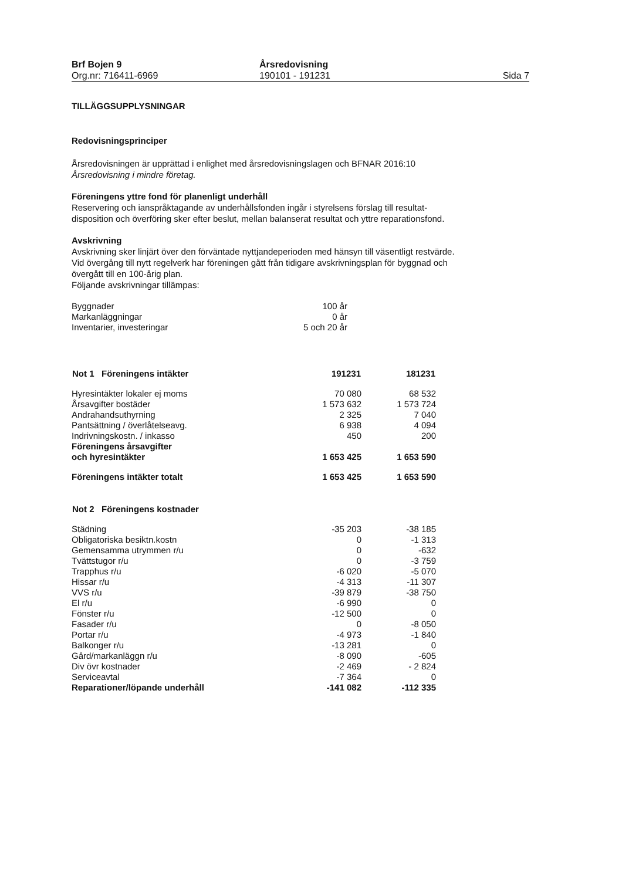Brf Bojen 9
Org.nr: 716411-6969
Årsredovisning
190101 - 191231
Sida 7
TILLÄGGSUPPLYSNINGAR
Redovisningsprinciper
Årsredovisningen är upprättad i enlighet med årsredovisningslagen och BFNAR 2016:10
Årsredovisning i mindre företag.
Föreningens yttre fond för planenligt underhåll
Reservering och ianspråktagande av underhållsfonden ingår i styrelsens förslag till resultat-
disposition och överföring sker efter beslut, mellan balanserat resultat och yttre reparationsfond.
Avskrivning
Avskrivning sker linjärt över den förväntade nyttjandeperioden med hänsyn till väsentligt restvärde.
Vid övergång till nytt regelverk har föreningen gått från tidigare avskrivningsplan för byggnad och
övergått till en 100-årig plan.
Följande avskrivningar tillämpas:
| Byggnader | 100 år |
| Markanläggningar | 0 år |
| Inventarier, investeringar | 5 och 20 år |
| Not 1 Föreningens intäkter | 191231 | 181231 |
| --- | --- | --- |
| Hyresintäkter lokaler ej moms | 70 080 | 68 532 |
| Årsavgifter bostäder | 1 573 632 | 1 573 724 |
| Andrahandsuthyrning | 2 325 | 7 040 |
| Pantsättning / överlåtelseavg. | 6 938 | 4 094 |
| Indrivningskostn. / inkasso | 450 | 200 |
| Föreningens årsavgifter och hyresintäkter | 1 653 425 | 1 653 590 |
| Föreningens intäkter totalt | 1 653 425 | 1 653 590 |
| Not 2 Föreningens kostnader | | |
| Städning | -35 203 | -38 185 |
| Obligatoriska besiktn.kostn | 0 | -1 313 |
| Gemensamma utrymmen r/u | 0 | -632 |
| Tvättstugor r/u | 0 | -3 759 |
| Trapphus r/u | -6 020 | -5 070 |
| Hissar r/u | -4 313 | -11 307 |
| VVS r/u | -39 879 | -38 750 |
| El r/u | -6 990 | 0 |
| Fönster r/u | -12 500 | 0 |
| Fasader r/u | 0 | -8 050 |
| Portar r/u | -4 973 | -1 840 |
| Balkonger r/u | -13 281 | 0 |
| Gård/markanläggn r/u | -8 090 | -605 |
| Div övr kostnader | -2 469 | - 2 824 |
| Serviceavtal | -7 364 | 0 |
| Reparationer/löpande underhåll | -141 082 | -112 335 |